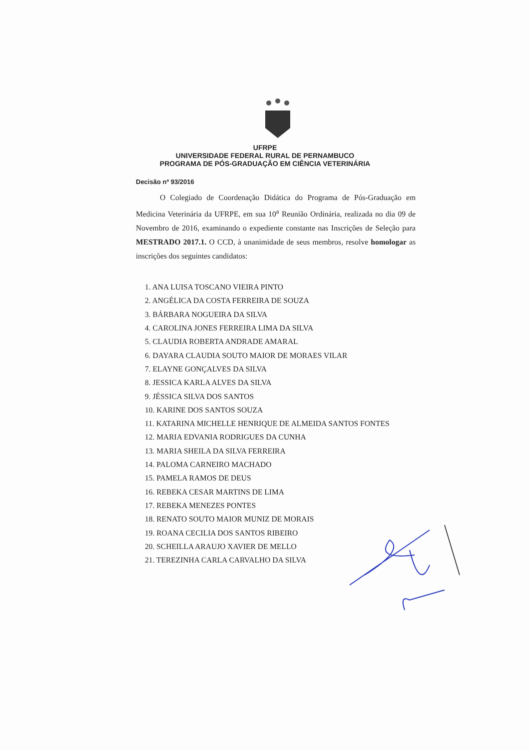UFRPE
UNIVERSIDADE FEDERAL RURAL DE PERNAMBUCO
PROGRAMA DE PÓS-GRADUAÇÃO EM CIÊNCIA VETERINÁRIA
Decisão nº 93/2016
O Colegiado de Coordenação Didática do Programa de Pós-Graduação em Medicina Veterinária da UFRPE, em sua 10<sup>a</sup> Reunião Ordinária, realizada no dia 09 de Novembro de 2016, examinando o expediente constante nas Inscrições de Seleção para MESTRADO 2017.1. O CCD, à unanimidade de seus membros, resolve homologar as inscrições dos seguintes candidatos:
1. ANA LUISA TOSCANO VIEIRA PINTO
2. ANGÉLICA DA COSTA FERREIRA DE SOUZA
3. BÁRBARA NOGUEIRA DA SILVA
4. CAROLINA JONES FERREIRA LIMA DA SILVA
5. CLAUDIA ROBERTA ANDRADE AMARAL
6. DAYARA CLAUDIA SOUTO MAIOR DE MORAES VILAR
7. ELAYNE GONÇALVES DA SILVA
8. JESSICA KARLA ALVES DA SILVA
9. JÉSSICA SILVA DOS SANTOS
10. KARINE DOS SANTOS SOUZA
11. KATARINA MICHELLE HENRIQUE DE ALMEIDA SANTOS FONTES
12. MARIA EDVANIA RODRIGUES DA CUNHA
13. MARIA SHEILA DA SILVA FERREIRA
14. PALOMA CARNEIRO MACHADO
15. PAMELA RAMOS DE DEUS
16. REBEKA CESAR MARTINS DE LIMA
17. REBEKA MENEZES PONTES
18. RENATO SOUTO MAIOR MUNIZ DE MORAIS
19. ROANA CECILIA DOS SANTOS RIBEIRO
20. SCHEILLA ARAUJO XAVIER DE MELLO
21. TEREZINHA CARLA CARVALHO DA SILVA